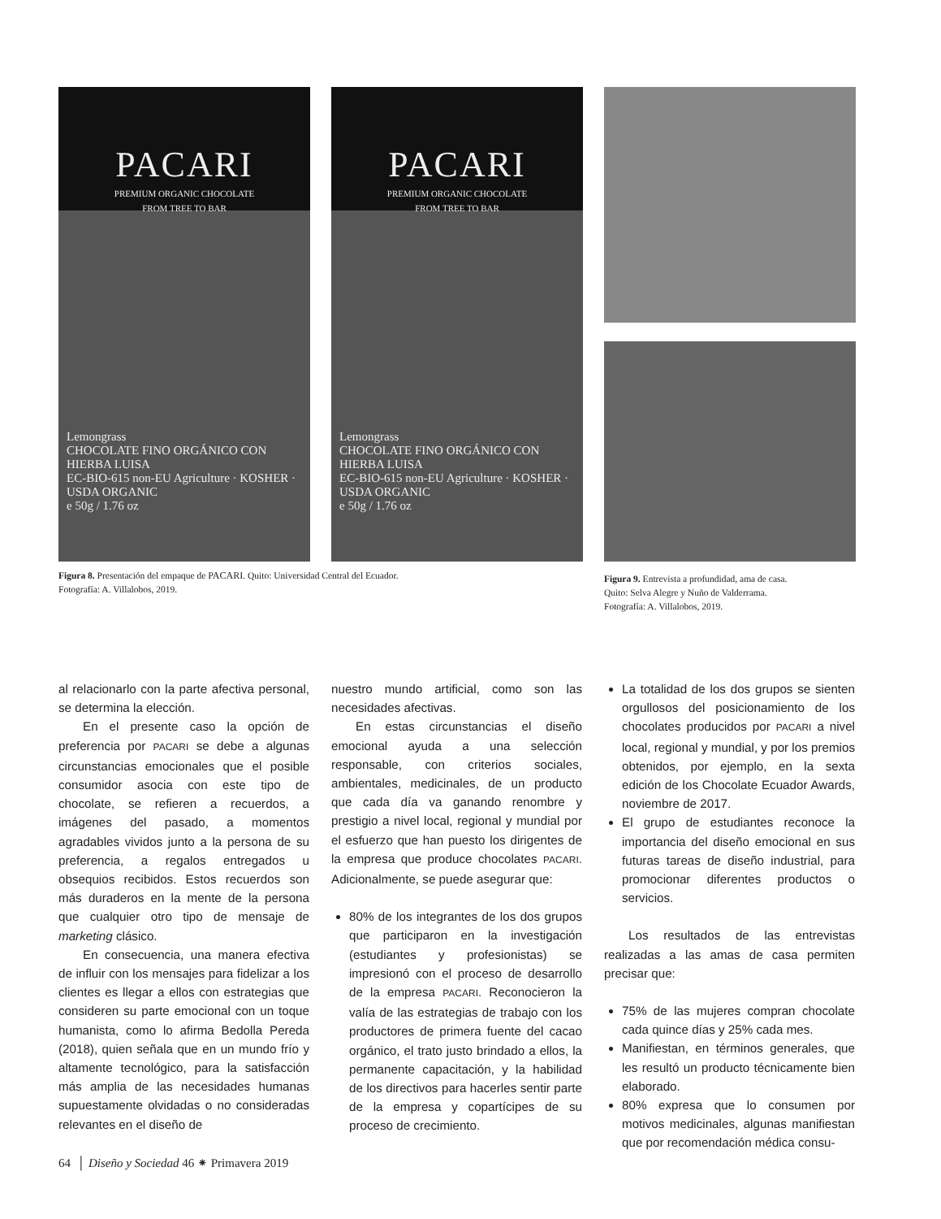PACARI
PREMIUM ORGANIC CHOCOLATE
FROM TREE TO BAR
Lemongrass
CHOCOLATE FINO ORGÁNICO CON HIERBA LUISA
EC-BIO-615 non-EU Agriculture · KOSHER · USDA ORGANIC
e 50g / 1.76 oz
PACARI
PREMIUM ORGANIC CHOCOLATE
FROM TREE TO BAR
Lemongrass
CHOCOLATE FINO ORGÁNICO CON HIERBA LUISA
EC-BIO-615 non-EU Agriculture · KOSHER · USDA ORGANIC
e 50g / 1.76 oz
Figura 8. Presentación del empaque de PACARI. Quito: Universidad Central del Ecuador.
Fotografía: A. Villalobos, 2019.
Figura 9. Entrevista a profundidad, ama de casa.
Quito: Selva Alegre y Nuño de Valderrama.
Fotografía: A. Villalobos, 2019.
al relacionarlo con la parte afectiva personal, se determina la elección.
En el presente caso la opción de preferencia por PACARI se debe a algunas circunstancias emocionales que el posible consumidor asocia con este tipo de chocolate, se refieren a recuerdos, a imágenes del pasado, a momentos agradables vividos junto a la persona de su preferencia, a regalos entregados u obsequios recibidos. Estos recuerdos son más duraderos en la mente de la persona que cualquier otro tipo de mensaje de marketing clásico.
En consecuencia, una manera efectiva de influir con los mensajes para fidelizar a los clientes es llegar a ellos con estrategias que consideren su parte emocional con un toque humanista, como lo afirma Bedolla Pereda (2018), quien señala que en un mundo frío y altamente tecnológico, para la satisfacción más amplia de las necesidades humanas supuestamente olvidadas o no consideradas relevantes en el diseño de
nuestro mundo artificial, como son las necesidades afectivas.
En estas circunstancias el diseño emocional ayuda a una selección responsable, con criterios sociales, ambientales, medicinales, de un producto que cada día va ganando renombre y prestigio a nivel local, regional y mundial por el esfuerzo que han puesto los dirigentes de la empresa que produce chocolates PACARI. Adicionalmente, se puede asegurar que:
80% de los integrantes de los dos grupos que participaron en la investigación (estudiantes y profesionistas) se impresionó con el proceso de desarrollo de la empresa PACARI. Reconocieron la valía de las estrategias de trabajo con los productores de primera fuente del cacao orgánico, el trato justo brindado a ellos, la permanente capacitación, y la habilidad de los directivos para hacerles sentir parte de la empresa y copartícipes de su proceso de crecimiento.
La totalidad de los dos grupos se sienten orgullosos del posicionamiento de los chocolates producidos por PACARI a nivel local, regional y mundial, y por los premios obtenidos, por ejemplo, en la sexta edición de los Chocolate Ecuador Awards, noviembre de 2017.
El grupo de estudiantes reconoce la importancia del diseño emocional en sus futuras tareas de diseño industrial, para promocionar diferentes productos o servicios.
Los resultados de las entrevistas realizadas a las amas de casa permiten precisar que:
75% de las mujeres compran chocolate cada quince días y 25% cada mes.
Manifiestan, en términos generales, que les resultó un producto técnicamente bien elaborado.
80% expresa que lo consumen por motivos medicinales, algunas manifiestan que por recomendación médica consu-
64 │ Diseño y Sociedad 46 ⁕ Primavera 2019